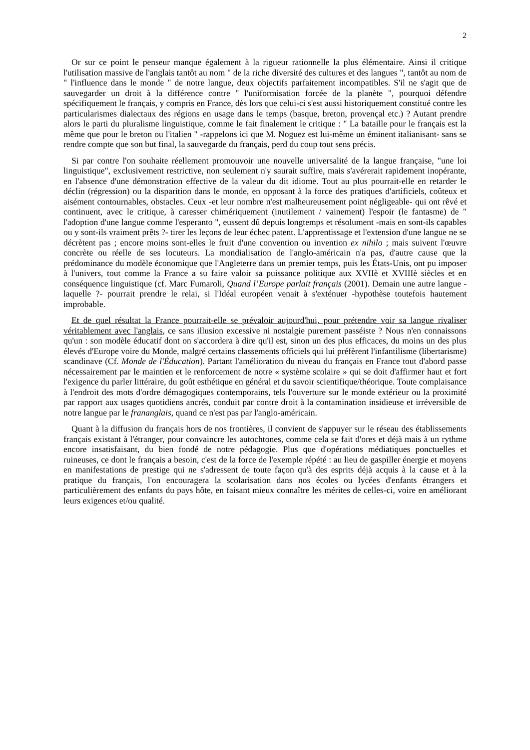2
Or sur ce point le penseur manque également à la rigueur rationnelle la plus élémentaire. Ainsi il critique l'utilisation massive de l'anglais tantôt au nom " de la riche diversité des cultures et des langues ", tantôt au nom de " l'influence dans le monde " de notre langue, deux objectifs parfaitement incompatibles. S'il ne s'agit que de sauvegarder un droit à la différence contre " l'uniformisation forcée de la planète ", pourquoi défendre spécifiquement le français, y compris en France, dès lors que celui-ci s'est aussi historiquement constitué contre les particularismes dialectaux des régions en usage dans le temps (basque, breton, provençal etc.) ? Autant prendre alors le parti du pluralisme linguistique, comme le fait finalement le critique : " La bataille pour le français est la même que pour le breton ou l'italien " -rappelons ici que M. Noguez est lui-même un éminent italianisant- sans se rendre compte que son but final, la sauvegarde du français, perd du coup tout sens précis.
Si par contre l'on souhaite réellement promouvoir une nouvelle universalité de la langue française, "une loi linguistique", exclusivement restrictive, non seulement n'y saurait suffire, mais s'avérerait rapidement inopérante, en l'absence d'une démonstration effective de la valeur du dit idiome. Tout au plus pourrait-elle en retarder le déclin (régression) ou la disparition dans le monde, en opposant à la force des pratiques d'artificiels, coûteux et aisément contournables, obstacles. Ceux -et leur nombre n'est malheureusement point négligeable- qui ont rêvé et continuent, avec le critique, à caresser chimériquement (inutilement / vainement) l'espoir (le fantasme) de " l'adoption d'une langue comme l'esperanto ", eussent dû depuis longtemps et résolument -mais en sont-ils capables ou y sont-ils vraiment prêts ?- tirer les leçons de leur échec patent. L'apprentissage et l'extension d'une langue ne se décrètent pas ; encore moins sont-elles le fruit d'une convention ou invention ex nihilo ; mais suivent l'œuvre concrète ou réelle de ses locuteurs. La mondialisation de l'anglo-américain n'a pas, d'autre cause que la prédominance du modèle économique que l'Angleterre dans un premier temps, puis les États-Unis, ont pu imposer à l'univers, tout comme la France a su faire valoir sa puissance politique aux XVIIè et XVIIIè siècles et en conséquence linguistique (cf. Marc Fumaroli, Quand l’Europe parlait français (2001). Demain une autre langue -laquelle ?- pourrait prendre le relai, si l'Idéal européen venait à s'exténuer -hypothèse toutefois hautement improbable.
Et de quel résultat la France pourrait-elle se prévaloir aujourd'hui, pour prétendre voir sa langue rivaliser véritablement avec l'anglais, ce sans illusion excessive ni nostalgie purement passéiste ? Nous n'en connaissons qu'un : son modèle éducatif dont on s'accordera à dire qu'il est, sinon un des plus efficaces, du moins un des plus élevés d'Europe voire du Monde, malgré certains classements officiels qui lui préfèrent l'infantilisme (libertarisme) scandinave (Cf. Monde de l'Éducation). Partant l'amélioration du niveau du français en France tout d'abord passe nécessairement par le maintien et le renforcement de notre « système scolaire » qui se doit d'affirmer haut et fort l'exigence du parler littéraire, du goût esthétique en général et du savoir scientifique/théorique. Toute complaisance à l'endroit des mots d'ordre démagogiques contemporains, tels l'ouverture sur le monde extérieur ou la proximité par rapport aux usages quotidiens ancrés, conduit par contre droit à la contamination insidieuse et irréversible de notre langue par le frananglais, quand ce n'est pas par l'anglo-américain.
Quant à la diffusion du français hors de nos frontières, il convient de s'appuyer sur le réseau des établissements français existant à l'étranger, pour convaincre les autochtones, comme cela se fait d'ores et déjà mais à un rythme encore insatisfaisant, du bien fondé de notre pédagogie. Plus que d'opérations médiatiques ponctuelles et ruineuses, ce dont le français a besoin, c'est de la force de l'exemple répété : au lieu de gaspiller énergie et moyens en manifestations de prestige qui ne s'adressent de toute façon qu'à des esprits déjà acquis à la cause et à la pratique du français, l'on encouragera la scolarisation dans nos écoles ou lycées d'enfants étrangers et particulièrement des enfants du pays hôte, en faisant mieux connaître les mérites de celles-ci, voire en améliorant leurs exigences et/ou qualité.